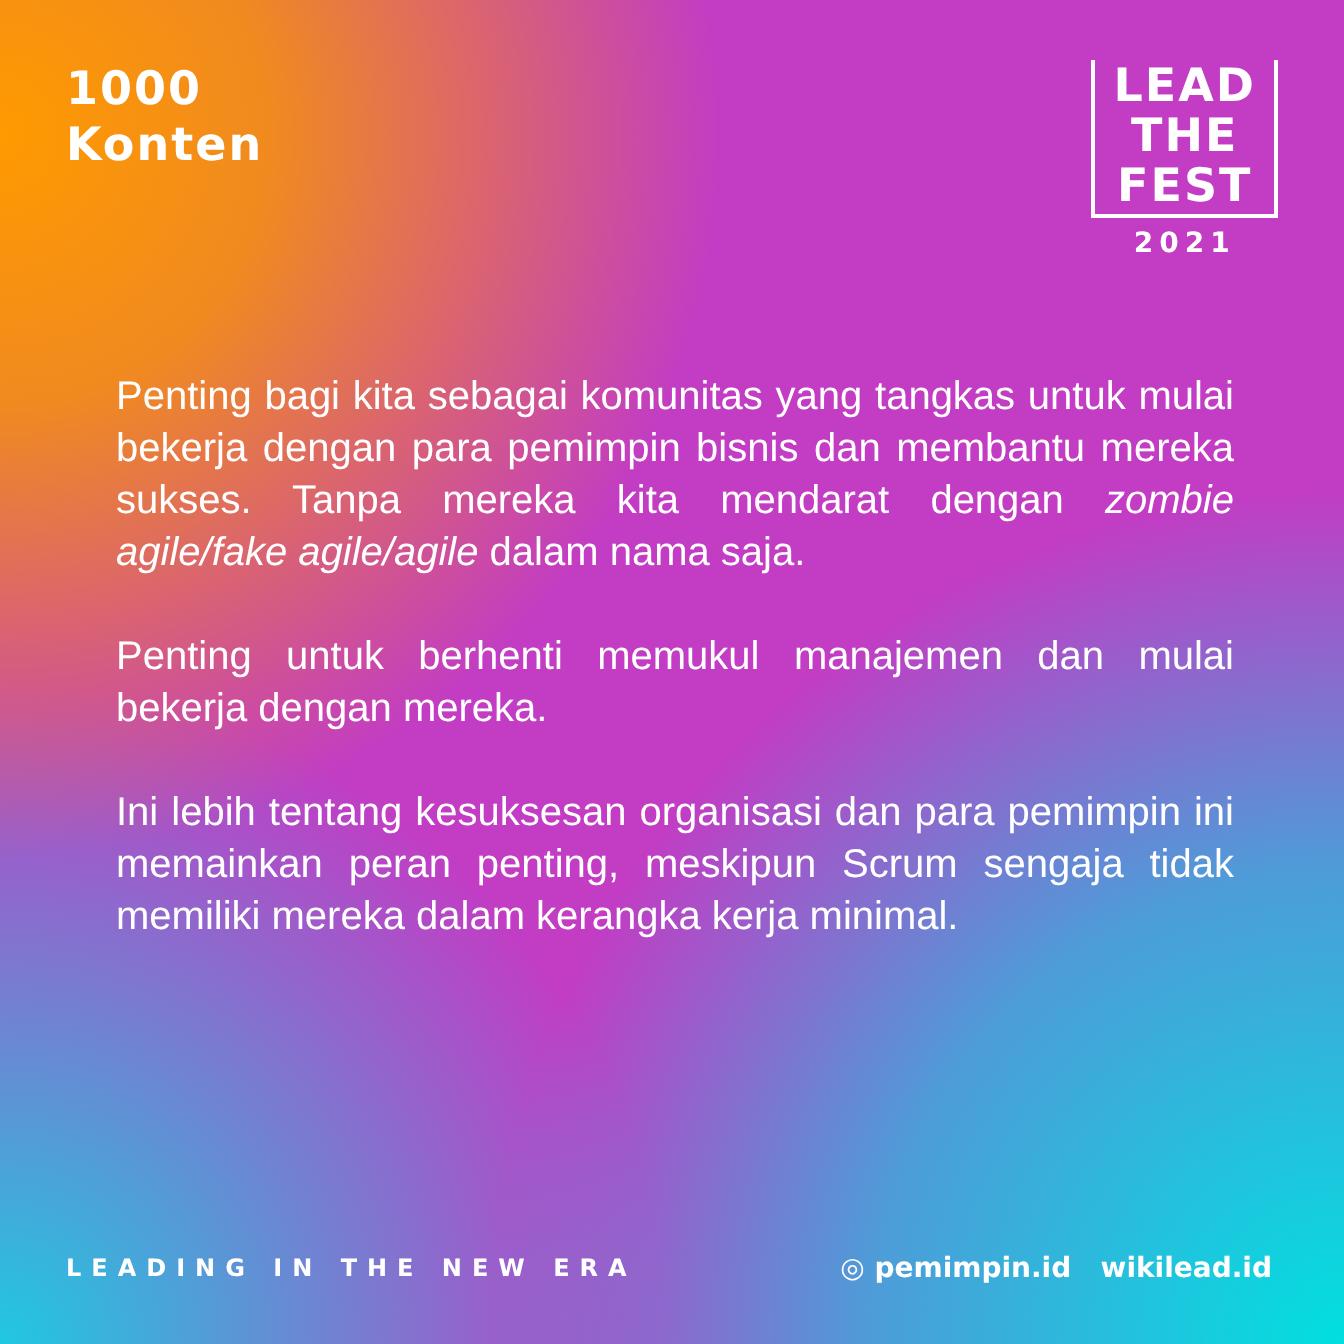1000
Konten
LEAD
THE
FEST
2021
Penting bagi kita sebagai komunitas yang tangkas untuk mulai bekerja dengan para pemimpin bisnis dan membantu mereka sukses. Tanpa mereka kita mendarat dengan zombie agile/fake agile/agile dalam nama saja.
Penting untuk berhenti memukul manajemen dan mulai bekerja dengan mereka.
Ini lebih tentang kesuksesan organisasi dan para pemimpin ini memainkan peran penting, meskipun Scrum sengaja tidak memiliki mereka dalam kerangka kerja minimal.
LEADING IN THE NEW ERA
◎ pemimpin.id wikilead.id